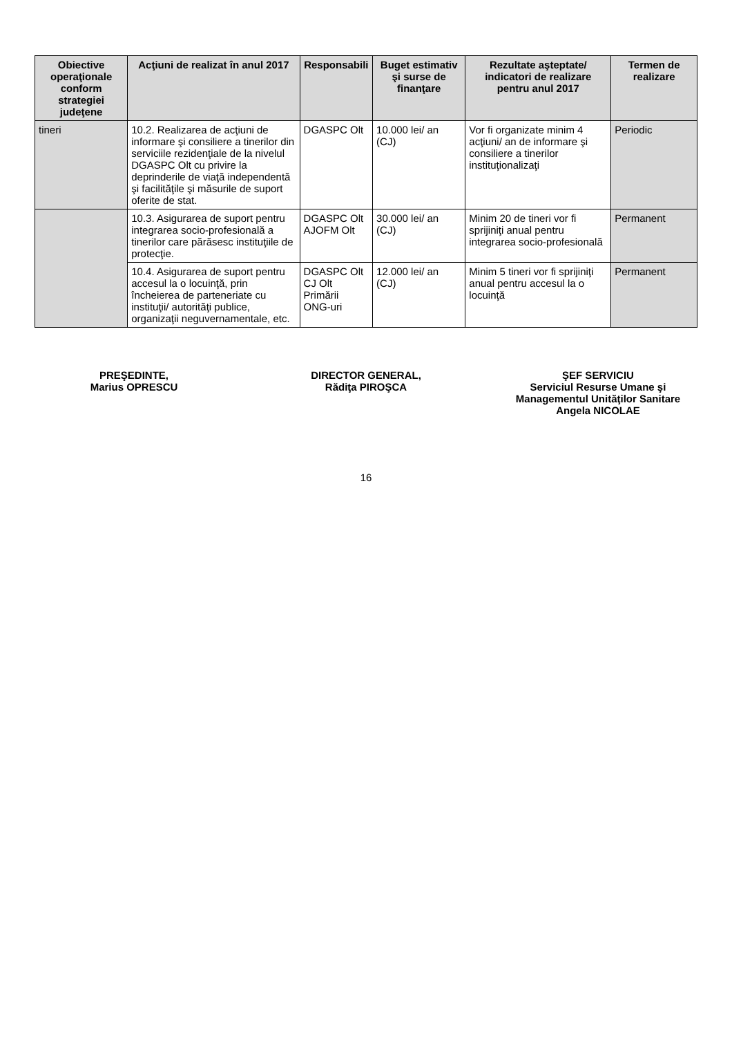| Obiective operaţionale conform strategiei judeţene | Acţiuni de realizat în anul 2017 | Responsabili | Buget estimativ şi surse de finanţare | Rezultate aşteptate/ indicatori de realizare pentru anul 2017 | Termen de realizare |
| --- | --- | --- | --- | --- | --- |
| tineri | 10.2. Realizarea de acţiuni de informare şi consiliere a tinerilor din serviciile rezidenţiale de la nivelul DGASPC Olt cu privire la deprinderile de viaţă independentă şi facilităţile şi măsurile de suport oferite de stat. | DGASPC Olt | 10.000 lei/ an (CJ) | Vor fi organizate minim 4 acţiuni/ an de informare şi consiliere a tinerilor instituţionalizaţi | Periodic |
| | 10.3. Asigurarea de suport pentru integrarea socio-profesională a tinerilor care părăsesc instituţiile de protecţie. | DGASPC Olt AJOFM Olt | 30.000 lei/ an (CJ) | Minim 20 de tineri vor fi sprijiniţi anual pentru integrarea socio-profesională | Permanent |
| | 10.4. Asigurarea de suport pentru accesul la o locuinţă, prin încheierea de parteneriate cu instituţii/ autorităţi publice, organizaţii neguvernamentale, etc. | DGASPC Olt CJ Olt Primării ONG-uri | 12.000 lei/ an (CJ) | Minim 5 tineri vor fi sprijiniţi anual pentru accesul la o locuinţă | Permanent |
PREŞEDINTE,
Marius OPRESCU
DIRECTOR GENERAL,
Rădiţa PIROŞCA
ŞEF SERVICIU
Serviciul Resurse Umane şi Managementul Unităţilor Sanitare
Angela NICOLAE
16